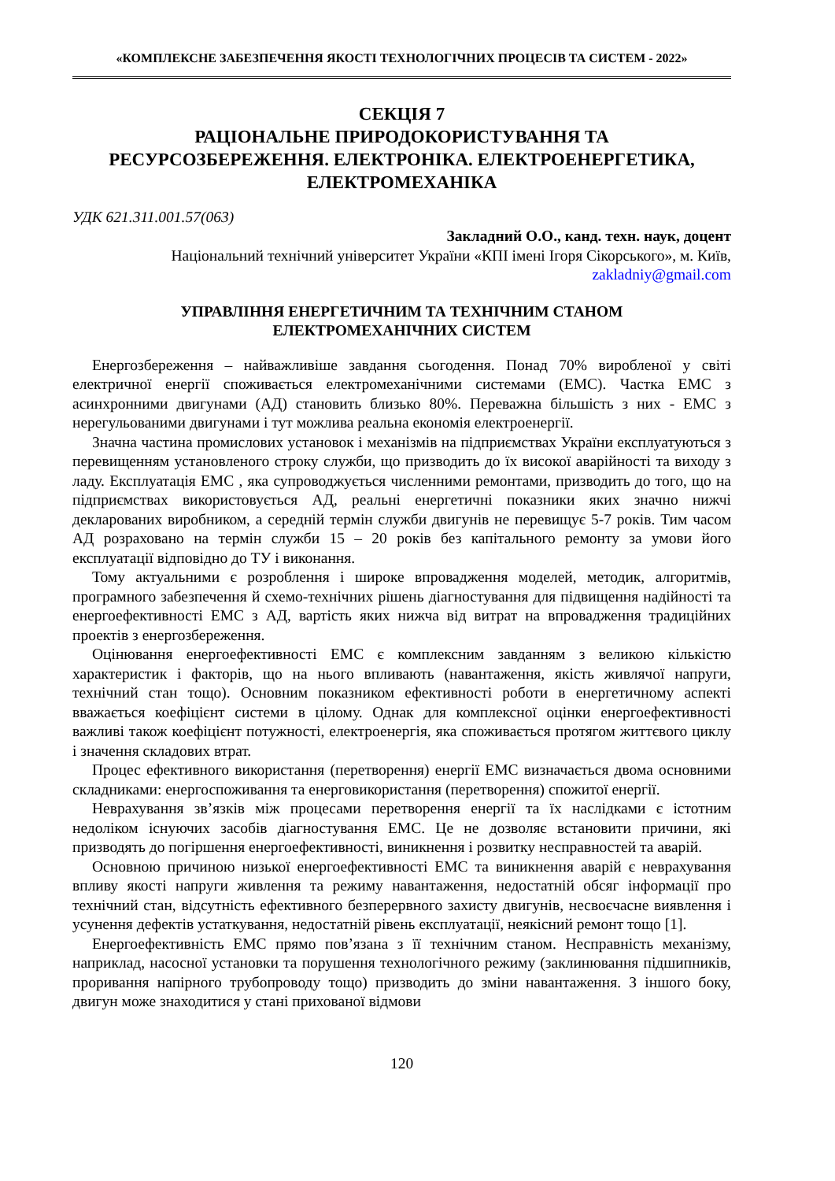«КОМПЛЕКСНЕ ЗАБЕЗПЕЧЕННЯ ЯКОСТІ ТЕХНОЛОГІЧНИХ ПРОЦЕСІВ ТА СИСТЕМ - 2022»
СЕКЦІЯ 7
РАЦІОНАЛЬНЕ ПРИРОДОКОРИСТУВАННЯ ТА
РЕСУРСОЗБЕРЕЖЕННЯ. ЕЛЕКТРОНІКА. ЕЛЕКТРОЕНЕРГЕТИКА,
ЕЛЕКТРОМЕХАНІКА
УДК 621.311.001.57(063)
Закладний О.О., канд. техн. наук, доцент
Національний технічний університет України «КПІ імені Ігоря Сікорського», м. Київ,
zakladniy@gmail.com
УПРАВЛІННЯ ЕНЕРГЕТИЧНИМ ТА ТЕХНІЧНИМ СТАНОМ
ЕЛЕКТРОМЕХАНІЧНИХ СИСТЕМ
Енергозбереження – найважливіше завдання сьогодення. Понад 70% виробленої у світі електричної енергії споживається електромеханічними системами (ЕМС). Частка ЕМС з асинхронними двигунами (АД) становить близько 80%. Переважна більшість з них - ЕМС з нерегульованими двигунами і тут можлива реальна економія електроенергії.
Значна частина промислових установок і механізмів на підприємствах України експлуатуються з перевищенням установленого строку служби, що призводить до їх високої аварійності та виходу з ладу. Експлуатація ЕМС , яка супроводжується численними ремонтами, призводить до того, що на підприємствах використовується АД, реальні енергетичні показники яких значно нижчі декларованих виробником, а середній термін служби двигунів не перевищує 5-7 років. Тим часом АД розраховано на термін служби 15 – 20 років без капітального ремонту за умови його експлуатації відповідно до ТУ і виконання.
Тому актуальними є розроблення і широке впровадження моделей, методик, алгоритмів, програмного забезпечення й схемо-технічних рішень діагностування для підвищення надійності та енергоефективності ЕМС з АД, вартість яких нижча від витрат на впровадження традиційних проектів з енергозбереження.
Оцінювання енергоефективності ЕМС є комплексним завданням з великою кількістю характеристик і факторів, що на нього впливають (навантаження, якість живлячої напруги, технічний стан тощо). Основним показником ефективності роботи в енергетичному аспекті вважається коефіцієнт системи в цілому. Однак для комплексної оцінки енергоефективності важливі також коефіцієнт потужності, електроенергія, яка споживається протягом життєвого циклу і значення складових втрат.
Процес ефективного використання (перетворення) енергії ЕМС визначається двома основними складниками: енергоспоживання та енерговикористання (перетворення) спожитої енергії.
Неврахування зв’язків між процесами перетворення енергії та їх наслідками є істотним недоліком існуючих засобів діагностування ЕМС. Це не дозволяє встановити причини, які призводять до погіршення енергоефективності, виникнення і розвитку несправностей та аварій.
Основною причиною низької енергоефективності ЕМС та виникнення аварій є неврахування впливу якості напруги живлення та режиму навантаження, недостатній обсяг інформації про технічний стан, відсутність ефективного безперервного захисту двигунів, несвоєчасне виявлення і усунення дефектів устаткування, недостатній рівень експлуатації, неякісний ремонт тощо [1].
Енергоефективність ЕМС прямо пов’язана з її технічним станом. Несправність механізму, наприклад, насосної установки та порушення технологічного режиму (заклинювання підшипників, проривання напірного трубопроводу тощо) призводить до зміни навантаження. З іншого боку, двигун може знаходитися у стані прихованої відмови
120